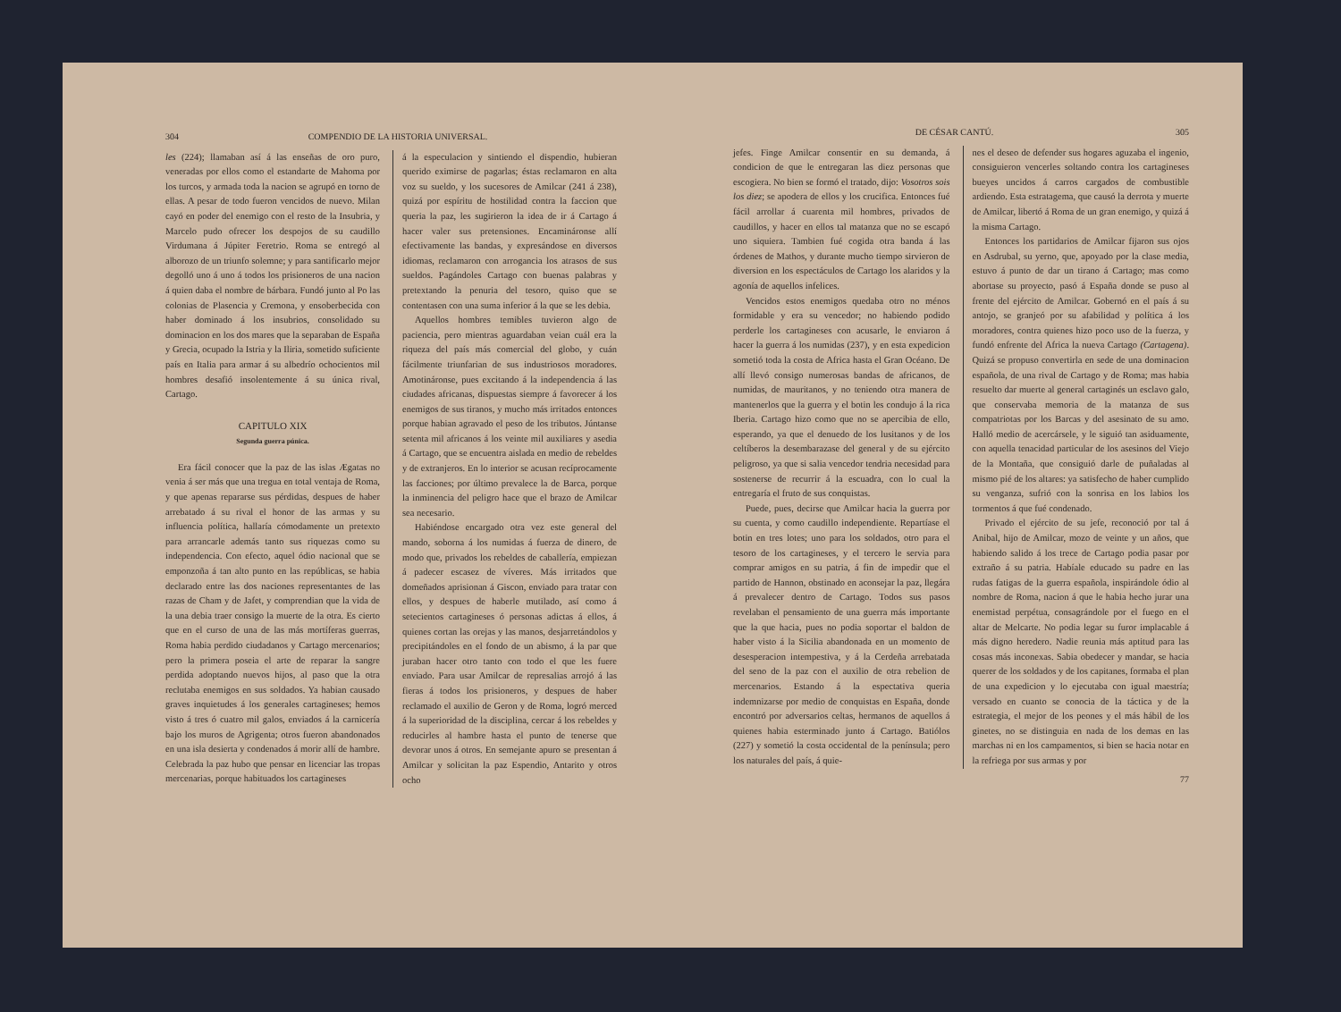304 COMPENDIO DE LA HISTORIA UNIVERSAL.
les (224); llamaban así á las enseñas de oro puro, veneradas por ellos como el estandarte de Mahoma por los turcos, y armada toda la nacion se agrupó en torno de ellas. A pesar de todo fueron vencidos de nuevo. Milan cayó en poder del enemigo con el resto de la Insubria, y Marcelo pudo ofrecer los despojos de su caudillo Virdumana á Júpiter Feretrio. Roma se entregó al alborozo de un triunfo solemne; y para santificarlo mejor degolló uno á uno á todos los prisioneros de una nacion á quien daba el nombre de bárbara. Fundó junto al Po las colonias de Plasencia y Cremona, y ensoberbecida con haber dominado á los insubrios, consolidado su dominacion en los dos mares que la separaban de España y Grecia, ocupado la Istria y la Iliria, sometido suficiente país en Italia para armar á su albedrío ochocientos mil hombres desafió insolentemente á su única rival, Cartago.
CAPITULO XIX
Segunda guerra púnica.
Era fácil conocer que la paz de las islas Ægatas no venia á ser más que una tregua en total ventaja de Roma, y que apenas repararse sus pérdidas, despues de haber arrebatado á su rival el honor de las armas y su influencia política, hallaría cómodamente un pretexto para arrancarle además tanto sus riquezas como su independencia. Con efecto, aquel ódio nacional que se emponzoña á tan alto punto en las repúblicas, se habia declarado entre las dos naciones representantes de las razas de Cham y de Jafet, y comprendian que la vida de la una debia traer consigo la muerte de la otra. Es cierto que en el curso de una de las más mortíferas guerras, Roma habia perdido ciudadanos y Cartago mercenarios; pero la primera poseia el arte de reparar la sangre perdida adoptando nuevos hijos, al paso que la otra reclutaba enemigos en sus soldados. Ya habian causado graves inquietudes á los generales cartagineses; hemos visto á tres ó cuatro mil galos, enviados á la carnicería bajo los muros de Agrigenta; otros fueron abandonados en una isla desierta y condenados á morir allí de hambre. Celebrada la paz hubo que pensar en licenciar las tropas mercenarias, porque habituados los cartagineses
á la especulacion y sintiendo el dispendio, hubieran querido eximirse de pagarlas; éstas reclamaron en alta voz su sueldo, y los sucesores de Amilcar (241 á 238), quizá por espíritu de hostilidad contra la faccion que queria la paz, les sugirieron la idea de ir á Cartago á hacer valer sus pretensiones. Encamináronse allí efectivamente las bandas, y expresándose en diversos idiomas, reclamaron con arrogancia los atrasos de sus sueldos. Pagándoles Cartago con buenas palabras y pretextando la penuria del tesoro, quiso que se contentasen con una suma inferior á la que se les debia.
Aquellos hombres temibles tuvieron algo de paciencia, pero mientras aguardaban veian cuál era la riqueza del país más comercial del globo, y cuán fácilmente triunfarian de sus industriosos moradores. Amotináronse, pues excitando á la independencia á las ciudades africanas, dispuestas siempre á favorecer á los enemigos de sus tiranos, y mucho más irritados entonces porque habian agravado el peso de los tributos. Júntanse setenta mil africanos á los veinte mil auxiliares y asedia á Cartago, que se encuentra aislada en medio de rebeldes y de extranjeros. En lo interior se acusan recíprocamente las facciones; por último prevalece la de Barca, porque la inminencia del peligro hace que el brazo de Amilcar sea necesario.
Habiéndose encargado otra vez este general del mando, soborna á los numidas á fuerza de dinero, de modo que, privados los rebeldes de caballería, empiezan á padecer escasez de víveres. Más irritados que domeñados aprisionan á Giscon, enviado para tratar con ellos, y despues de haberle mutilado, así como á setecientos cartagineses ó personas adictas á ellos, á quienes cortan las orejas y las manos, desjarretándolos y precipitándoles en el fondo de un abismo, á la par que juraban hacer otro tanto con todo el que les fuere enviado. Para usar Amilcar de represalias arrojó á las fieras á todos los prisioneros, y despues de haber reclamado el auxilio de Geron y de Roma, logró merced á la superioridad de la disciplina, cercar á los rebeldes y reducirles al hambre hasta el punto de tenerse que devorar unos á otros. En semejante apuro se presentan á Amilcar y solicitan la paz Espendio, Antarito y otros ocho
DE CÉSAR CANTÚ. 305
jefes. Finge Amilcar consentir en su demanda, á condicion de que le entregaran las diez personas que escogiera. No bien se formó el tratado, dijo: Vosotros sois los diez; se apodera de ellos y los crucifica. Entonces fué fácil arrollar á cuarenta mil hombres, privados de caudillos, y hacer en ellos tal matanza que no se escapó uno siquiera. Tambien fué cogida otra banda á las órdenes de Mathos, y durante mucho tiempo sirvieron de diversion en los espectáculos de Cartago los alaridos y la agonía de aquellos infelices.
Vencidos estos enemigos quedaba otro no ménos formidable y era su vencedor; no habiendo podido perderle los cartagineses con acusarle, le enviaron á hacer la guerra á los numidas (237), y en esta expedicion sometió toda la costa de Africa hasta el Gran Océano. De allí llevó consigo numerosas bandas de africanos, de numidas, de mauritanos, y no teniendo otra manera de mantenerlos que la guerra y el botin les condujo á la rica Iberia. Cartago hizo como que no se apercibia de ello, esperando, ya que el denuedo de los lusitanos y de los celtíberos la desembarazase del general y de su ejército peligroso, ya que si salia vencedor tendria necesidad para sostenerse de recurrir á la escuadra, con lo cual la entregaría el fruto de sus conquistas.
Puede, pues, decirse que Amilcar hacia la guerra por su cuenta, y como caudillo independiente. Repartíase el botin en tres lotes; uno para los soldados, otro para el tesoro de los cartagineses, y el tercero le servia para comprar amigos en su patria, á fin de impedir que el partido de Hannon, obstinado en aconsejar la paz, llegára á prevalecer dentro de Cartago. Todos sus pasos revelaban el pensamiento de una guerra más importante que la que hacia, pues no podia soportar el baldon de haber visto á la Sicilia abandonada en un momento de desesperacion intempestiva, y á la Cerdeña arrebatada del seno de la paz con el auxilio de otra rebelion de mercenarios. Estando á la espectativa queria indemnizarse por medio de conquistas en España, donde encontró por adversarios celtas, hermanos de aquellos á quienes habia esterminado junto á Cartago. Batiólos (227) y sometió la costa occidental de la península; pero los naturales del país, á quie-
nes el deseo de defender sus hogares aguzaba el ingenio, consiguieron vencerles soltando contra los cartagineses bueyes uncidos á carros cargados de combustible ardiendo. Esta estratagema, que causó la derrota y muerte de Amilcar, libertó á Roma de un gran enemigo, y quizá á la misma Cartago.
Entonces los partidarios de Amilcar fijaron sus ojos en Asdrubal, su yerno, que, apoyado por la clase media, estuvo á punto de dar un tirano á Cartago; mas como abortase su proyecto, pasó á España donde se puso al frente del ejército de Amilcar. Gobernó en el país á su antojo, se granjeó por su afabilidad y política á los moradores, contra quienes hizo poco uso de la fuerza, y fundó enfrente del Africa la nueva Cartago (Cartagena). Quizá se propuso convertirla en sede de una dominacion española, de una rival de Cartago y de Roma; mas habia resuelto dar muerte al general cartaginés un esclavo galo, que conservaba memoria de la matanza de sus compatriotas por los Barcas y del asesinato de su amo. Halló medio de acercársele, y le siguió tan asiduamente, con aquella tenacidad particular de los asesinos del Viejo de la Montaña, que consiguió darle de puñaladas al mismo pié de los altares: ya satisfecho de haber cumplido su venganza, sufrió con la sonrisa en los labios los tormentos á que fué condenado.
Privado el ejército de su jefe, reconoció por tal á Anibal, hijo de Amilcar, mozo de veinte y un años, que habiendo salido á los trece de Cartago podia pasar por extraño á su patria. Habíale educado su padre en las rudas fatigas de la guerra española, inspirándole ódio al nombre de Roma, nacion á que le habia hecho jurar una enemistad perpétua, consagrándole por el fuego en el altar de Melcarte. No podia legar su furor implacable á más digno heredero. Nadie reunia más aptitud para las cosas más inconexas. Sabia obedecer y mandar, se hacia querer de los soldados y de los capitanes, formaba el plan de una expedicion y lo ejecutaba con igual maestría; versado en cuanto se conocia de la táctica y de la estrategia, el mejor de los peones y el más hábil de los ginetes, no se distinguia en nada de los demas en las marchas ni en los campamentos, si bien se hacia notar en la refriega por sus armas y por
77